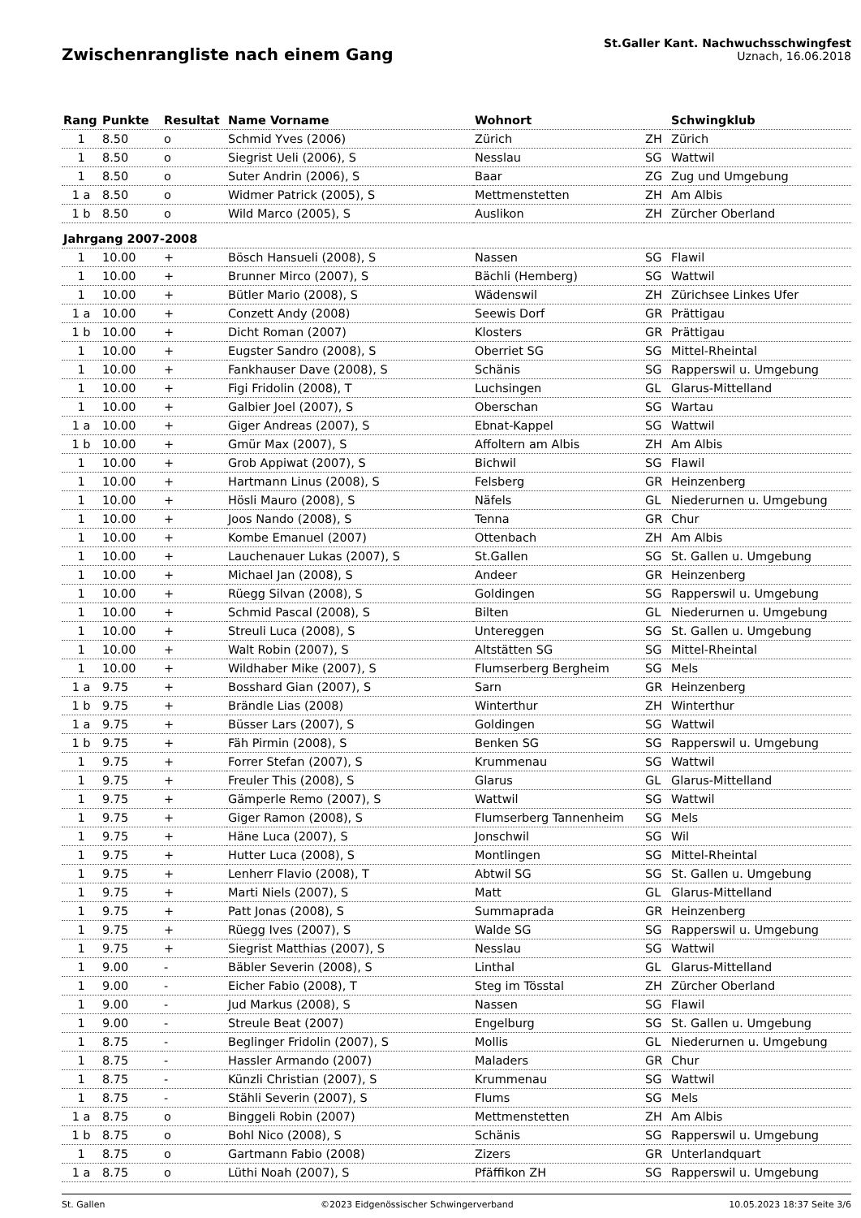Zwischenrangliste nach einem Gang
St.Galler Kant. Nachwuchsschwingfest
Uznach, 16.06.2018
| Rang | Punkte | Resultat | Name Vorname | Wohnort | | Schwingklub |
| --- | --- | --- | --- | --- | --- | --- |
| 1 | 8.50 | o | Schmid Yves (2006) | Zürich | ZH | Zürich |
| 1 | 8.50 | o | Siegrist Ueli (2006), S | Nesslau | SG | Wattwil |
| 1 | 8.50 | o | Suter Andrin (2006), S | Baar | ZG | Zug und Umgebung |
| 1 a | 8.50 | o | Widmer Patrick (2005), S | Mettmenstetten | ZH | Am Albis |
| 1 b | 8.50 | o | Wild Marco (2005), S | Auslikon | ZH | Zürcher Oberland |
| Jahrgang 2007-2008 | | | | | | |
| 1 | 10.00 | + | Bösch Hansueli (2008), S | Nassen | SG | Flawil |
| 1 | 10.00 | + | Brunner Mirco (2007), S | Bächli (Hemberg) | SG | Wattwil |
| 1 | 10.00 | + | Bütler Mario (2008), S | Wädenswil | ZH | Zürichsee Linkes Ufer |
| 1 a | 10.00 | + | Conzett Andy (2008) | Seewis Dorf | GR | Prättigau |
| 1 b | 10.00 | + | Dicht Roman (2007) | Klosters | GR | Prättigau |
| 1 | 10.00 | + | Eugster Sandro (2008), S | Oberriet SG | SG | Mittel-Rheintal |
| 1 | 10.00 | + | Fankhauser Dave (2008), S | Schänis | SG | Rapperswil u. Umgebung |
| 1 | 10.00 | + | Figi Fridolin (2008), T | Luchsingen | GL | Glarus-Mittelland |
| 1 | 10.00 | + | Galbier Joel (2007), S | Oberschan | SG | Wartau |
| 1 a | 10.00 | + | Giger Andreas (2007), S | Ebnat-Kappel | SG | Wattwil |
| 1 b | 10.00 | + | Gmür Max (2007), S | Affoltern am Albis | ZH | Am Albis |
| 1 | 10.00 | + | Grob Appiwat (2007), S | Bichwil | SG | Flawil |
| 1 | 10.00 | + | Hartmann Linus (2008), S | Felsberg | GR | Heinzenberg |
| 1 | 10.00 | + | Hösli Mauro (2008), S | Näfels | GL | Niederurnen u. Umgebung |
| 1 | 10.00 | + | Joos Nando (2008), S | Tenna | GR | Chur |
| 1 | 10.00 | + | Kombe Emanuel (2007) | Ottenbach | ZH | Am Albis |
| 1 | 10.00 | + | Lauchenauer Lukas (2007), S | St.Gallen | SG | St. Gallen u. Umgebung |
| 1 | 10.00 | + | Michael Jan (2008), S | Andeer | GR | Heinzenberg |
| 1 | 10.00 | + | Rüegg Silvan (2008), S | Goldingen | SG | Rapperswil u. Umgebung |
| 1 | 10.00 | + | Schmid Pascal (2008), S | Bilten | GL | Niederurnen u. Umgebung |
| 1 | 10.00 | + | Streuli Luca (2008), S | Untereggen | SG | St. Gallen u. Umgebung |
| 1 | 10.00 | + | Walt Robin (2007), S | Altstätten SG | SG | Mittel-Rheintal |
| 1 | 10.00 | + | Wildhaber Mike (2007), S | Flumserberg Bergheim | SG | Mels |
| 1 a | 9.75 | + | Bosshard Gian (2007), S | Sarn | GR | Heinzenberg |
| 1 b | 9.75 | + | Brändle Lias (2008) | Winterthur | ZH | Winterthur |
| 1 a | 9.75 | + | Büsser Lars (2007), S | Goldingen | SG | Wattwil |
| 1 b | 9.75 | + | Fäh Pirmin (2008), S | Benken SG | SG | Rapperswil u. Umgebung |
| 1 | 9.75 | + | Forrer Stefan (2007), S | Krummenau | SG | Wattwil |
| 1 | 9.75 | + | Freuler This (2008), S | Glarus | GL | Glarus-Mittelland |
| 1 | 9.75 | + | Gämperle Remo (2007), S | Wattwil | SG | Wattwil |
| 1 | 9.75 | + | Giger Ramon (2008), S | Flumserberg Tannenheim | SG | Mels |
| 1 | 9.75 | + | Häne Luca (2007), S | Jonschwil | SG | Wil |
| 1 | 9.75 | + | Hutter Luca (2008), S | Montlingen | SG | Mittel-Rheintal |
| 1 | 9.75 | + | Lenherr Flavio (2008), T | Abtwil SG | SG | St. Gallen u. Umgebung |
| 1 | 9.75 | + | Marti Niels (2007), S | Matt | GL | Glarus-Mittelland |
| 1 | 9.75 | + | Patt Jonas (2008), S | Summaprada | GR | Heinzenberg |
| 1 | 9.75 | + | Rüegg Ives (2007), S | Walde SG | SG | Rapperswil u. Umgebung |
| 1 | 9.75 | + | Siegrist Matthias (2007), S | Nesslau | SG | Wattwil |
| 1 | 9.00 | - | Bäbler Severin (2008), S | Linthal | GL | Glarus-Mittelland |
| 1 | 9.00 | - | Eicher Fabio (2008), T | Steg im Tösstal | ZH | Zürcher Oberland |
| 1 | 9.00 | - | Jud Markus (2008), S | Nassen | SG | Flawil |
| 1 | 9.00 | - | Streule Beat (2007) | Engelburg | SG | St. Gallen u. Umgebung |
| 1 | 8.75 | - | Beglinger Fridolin (2007), S | Mollis | GL | Niederurnen u. Umgebung |
| 1 | 8.75 | - | Hassler Armando (2007) | Maladers | GR | Chur |
| 1 | 8.75 | - | Künzli Christian (2007), S | Krummenau | SG | Wattwil |
| 1 | 8.75 | - | Stähli Severin (2007), S | Flums | SG | Mels |
| 1 a | 8.75 | o | Binggeli Robin (2007) | Mettmenstetten | ZH | Am Albis |
| 1 b | 8.75 | o | Bohl Nico (2008), S | Schänis | SG | Rapperswil u. Umgebung |
| 1 | 8.75 | o | Gartmann Fabio (2008) | Zizers | GR | Unterlandquart |
| 1 a | 8.75 | o | Lüthi Noah (2007), S | Pfäffikon ZH | SG | Rapperswil u. Umgebung |
St. Gallen ©2023 Eidgenössischer Schwingerverband 10.05.2023 18:37 Seite 3/6